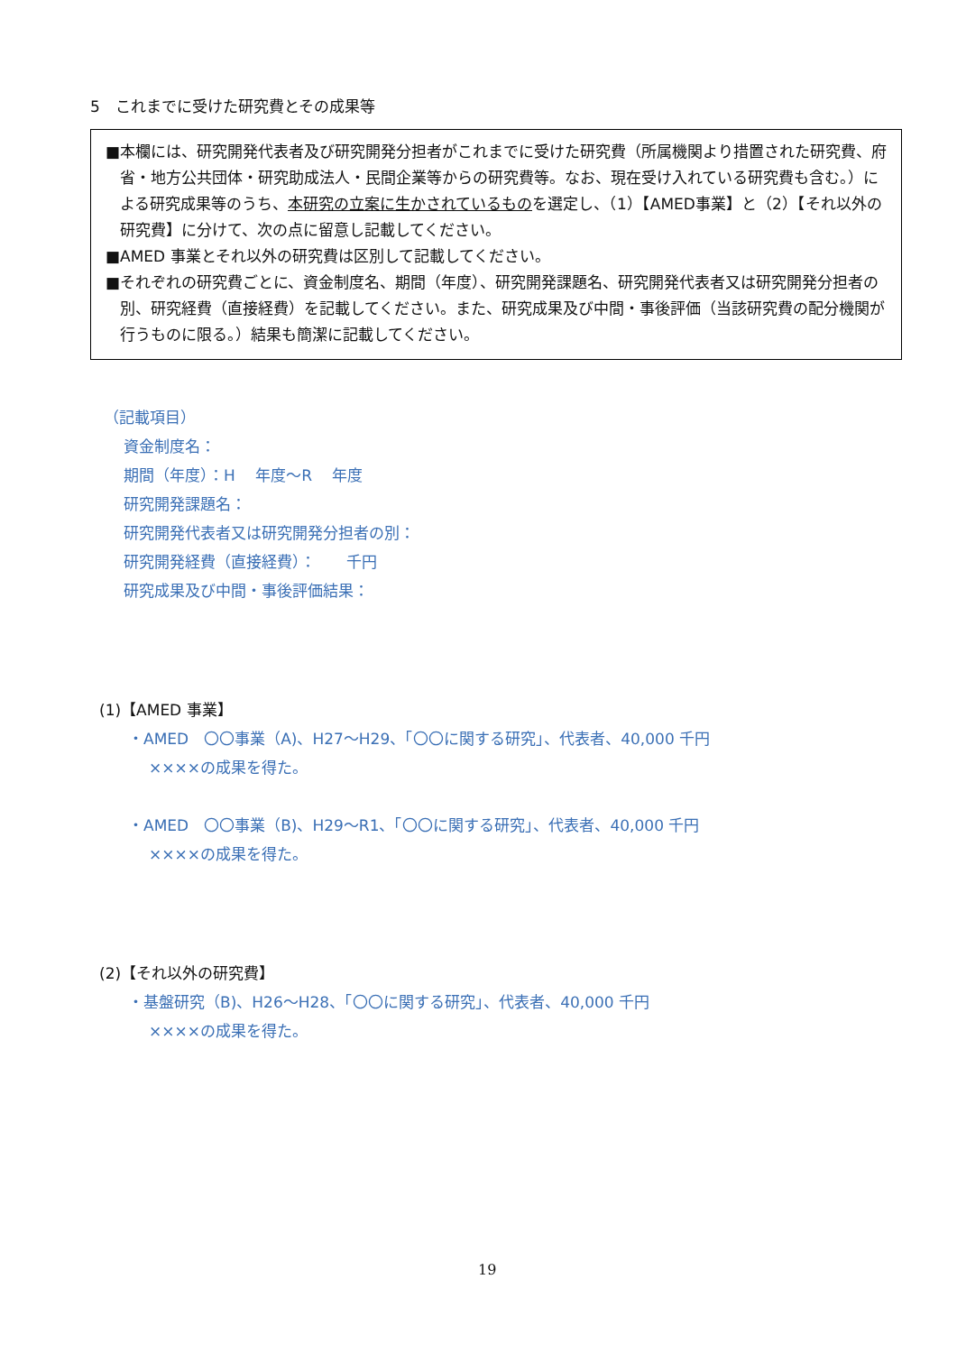5　これまでに受けた研究費とその成果等
■本欄には、研究開発代表者及び研究開発分担者がこれまでに受けた研究費（所属機関より措置された研究費、府省・地方公共団体・研究助成法人・民間企業等からの研究費等。なお、現在受け入れている研究費も含む。）による研究成果等のうち、本研究の立案に生かされているものを選定し、（1）【AMED事業】と（2）【それ以外の研究費】に分けて、次の点に留意し記載してください。
■AMED 事業とそれ以外の研究費は区別して記載してください。
■それぞれの研究費ごとに、資金制度名、期間（年度）、研究開発課題名、研究開発代表者又は研究開発分担者の別、研究経費（直接経費）を記載してください。また、研究成果及び中間・事後評価（当該研究費の配分機関が行うものに限る。）結果も簡潔に記載してください。
（記載項目）
資金制度名：
期間（年度）：H　 年度～R　 年度
研究開発課題名：
研究開発代表者又は研究開発分担者の別：
研究開発経費（直接経費）：　　千円
研究成果及び中間・事後評価結果：
(1)【AMED 事業】
・AMED　〇〇事業（A)、H27～H29、「〇〇に関する研究」、代表者、40,000 千円
××××の成果を得た。
・AMED　〇〇事業（B)、H29～R1、「〇〇に関する研究」、代表者、40,000 千円
××××の成果を得た。
(2)【それ以外の研究費】
・基盤研究（B)、H26～H28、「〇〇に関する研究」、代表者、40,000 千円
××××の成果を得た。
19